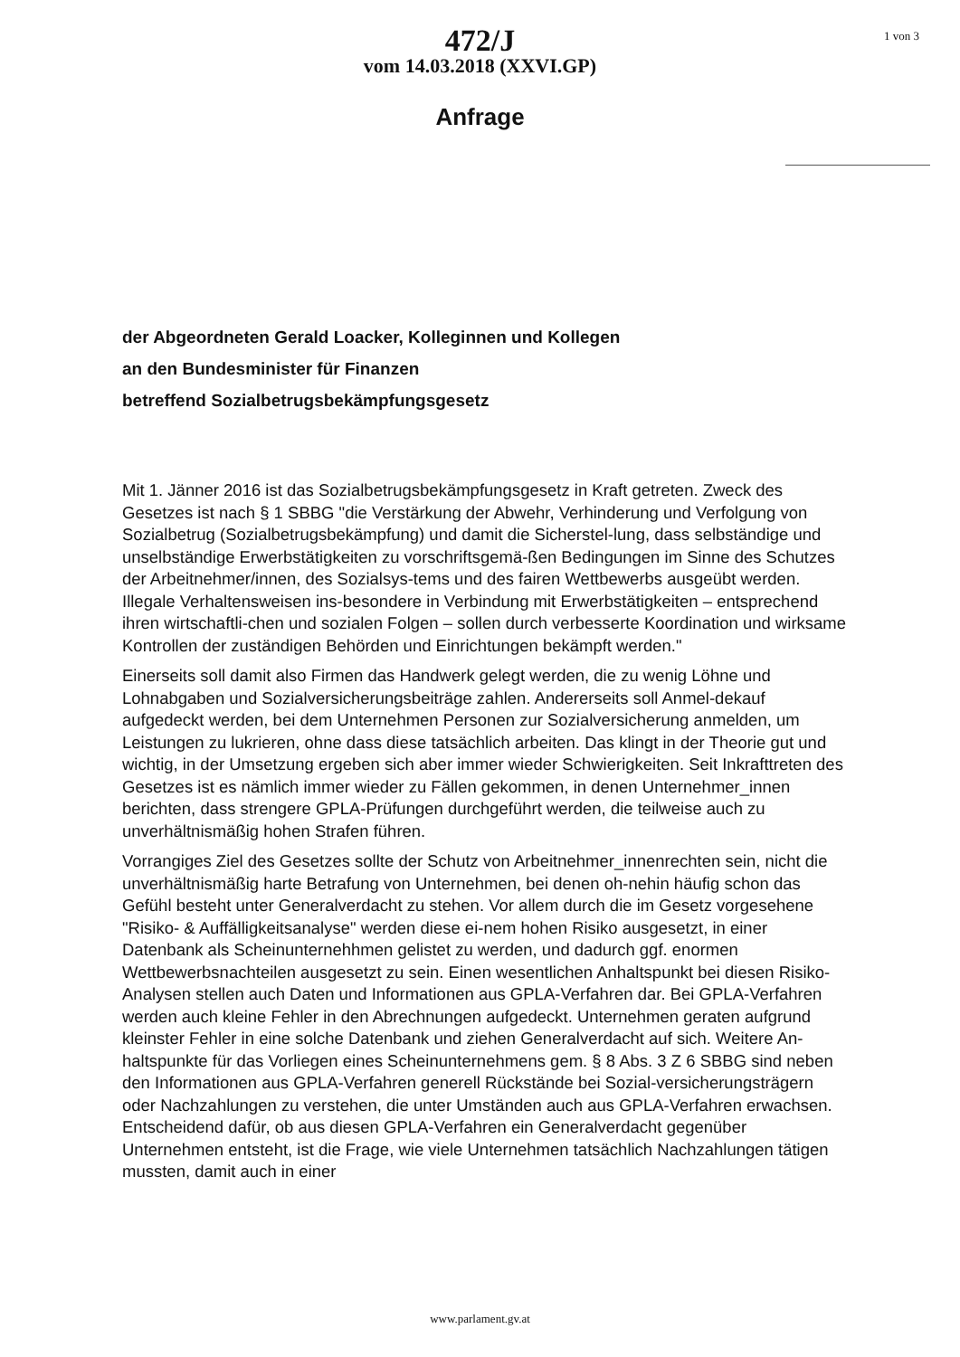472/J
vom 14.03.2018 (XXVI.GP)
1 von 3
Anfrage
der Abgeordneten Gerald Loacker, Kolleginnen und Kollegen
an den Bundesminister für Finanzen
betreffend Sozialbetrugsbekämpfungsgesetz
Mit 1. Jänner 2016 ist das Sozialbetrugsbekämpfungsgesetz in Kraft getreten. Zweck des Gesetzes ist nach § 1 SBBG "die Verstärkung der Abwehr, Verhinderung und Verfolgung von Sozialbetrug (Sozialbetrugsbekämpfung) und damit die Sicherstel-lung, dass selbständige und unselbständige Erwerbstätigkeiten zu vorschriftsgemä-ßen Bedingungen im Sinne des Schutzes der Arbeitnehmer/innen, des Sozialsys-tems und des fairen Wettbewerbs ausgeübt werden. Illegale Verhaltensweisen ins-besondere in Verbindung mit Erwerbstätigkeiten – entsprechend ihren wirtschaftli-chen und sozialen Folgen – sollen durch verbesserte Koordination und wirksame Kontrollen der zuständigen Behörden und Einrichtungen bekämpft werden."
Einerseits soll damit also Firmen das Handwerk gelegt werden, die zu wenig Löhne und Lohnabgaben und Sozialversicherungsbeiträge zahlen. Andererseits soll Anmel-dekauf aufgedeckt werden, bei dem Unternehmen Personen zur Sozialversicherung anmelden, um Leistungen zu lukrieren, ohne dass diese tatsächlich arbeiten. Das klingt in der Theorie gut und wichtig, in der Umsetzung ergeben sich aber immer wieder Schwierigkeiten. Seit Inkrafttreten des Gesetzes ist es nämlich immer wieder zu Fällen gekommen, in denen Unternehmer_innen berichten, dass strengere GPLA-Prüfungen durchgeführt werden, die teilweise auch zu unverhältnismäßig hohen Strafen führen.
Vorrangiges Ziel des Gesetzes sollte der Schutz von Arbeitnehmer_innenrechten sein, nicht die unverhältnismäßig harte Betrafung von Unternehmen, bei denen oh-nehin häufig schon das Gefühl besteht unter Generalverdacht zu stehen. Vor allem durch die im Gesetz vorgesehene "Risiko- & Auffälligkeitsanalyse" werden diese ei-nem hohen Risiko ausgesetzt, in einer Datenbank als Scheinunternehhmen gelistet zu werden, und dadurch ggf. enormen Wettbewerbsnachteilen ausgesetzt zu sein. Einen wesentlichen Anhaltspunkt bei diesen Risiko-Analysen stellen auch Daten und Informationen aus GPLA-Verfahren dar. Bei GPLA-Verfahren werden auch kleine Fehler in den Abrechnungen aufgedeckt. Unternehmen geraten aufgrund kleinster Fehler in eine solche Datenbank und ziehen Generalverdacht auf sich. Weitere An-haltspunkte für das Vorliegen eines Scheinunternehmens gem. § 8 Abs. 3 Z 6 SBBG sind neben den Informationen aus GPLA-Verfahren generell Rückstände bei Sozial-versicherungsträgern oder Nachzahlungen zu verstehen, die unter Umständen auch aus GPLA-Verfahren erwachsen. Entscheidend dafür, ob aus diesen GPLA-Verfahren ein Generalverdacht gegenüber Unternehmen entsteht, ist die Frage, wie viele Unternehmen tatsächlich Nachzahlungen tätigen mussten, damit auch in einer
www.parlament.gv.at